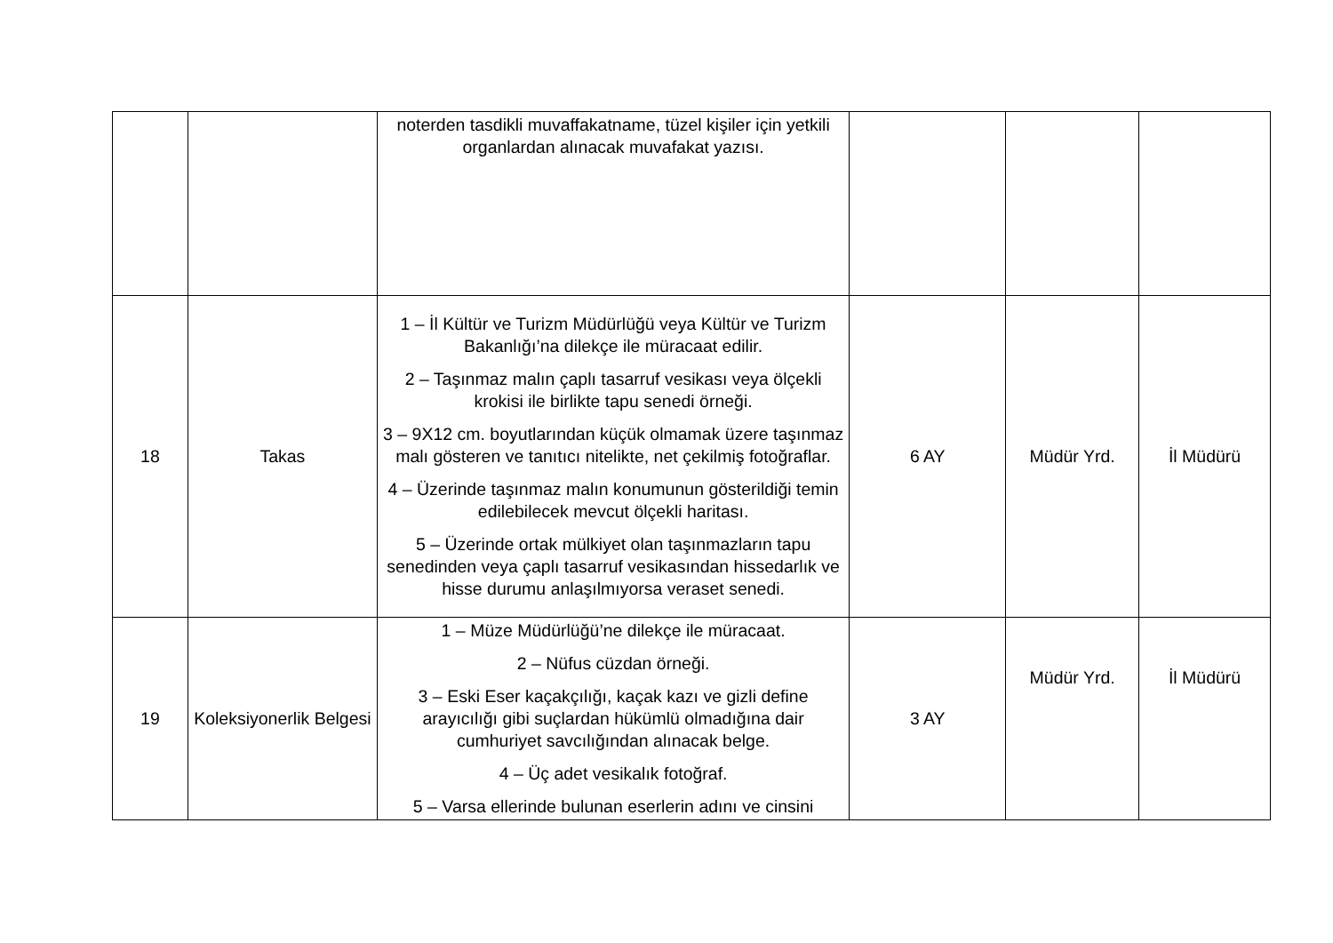| | | noterden tasdikli muvaffakatname, tüzel kişiler için yetkili organlardan alınacak muvafakat yazısı. | | | |
| 18 | Takas | 1 – İl Kültür ve Turizm Müdürlüğü veya Kültür ve Turizm Bakanlığı’na dilekçe ile müracaat edilir. 2 – Taşınmaz malın çaplı tasarruf vesikası veya ölçekli krokisi ile birlikte tapu senedi örneği. 3 – 9X12 cm. boyutlarından küçük olmamak üzere taşınmaz malı gösteren ve tanıtıcı nitelikte, net çekilmiş fotoğraflar. 4 – Üzerinde taşınmaz malın konumunun gösterildiği temin edilebilecek mevcut ölçekli haritası. 5 – Üzerinde ortak mülkiyet olan taşınmazların tapu senedinden veya çaplı tasarruf vesikasından hissedarlık ve hisse durumu anlaşılmıyorsa veraset senedi. | 6 AY | Müdür Yrd. | İl Müdürü |
| 19 | Koleksiyonerlik Belgesi | 1 – Müze Müdürlüğü’ne dilekçe ile müracaat. 2 – Nüfus cüzdan örneği. 3 – Eski Eser kaçakçılığı, kaçak kazı ve gizli define arayıcılığı gibi suçlardan hükümlü olmadığına dair cumhuriyet savcılığından alınacak belge. 4 – Üç adet vesikalık fotoğraf. 5 – Varsa ellerinde bulunan eserlerin adını ve cinsini | 3 AY | Müdür Yrd. | İl Müdürü |